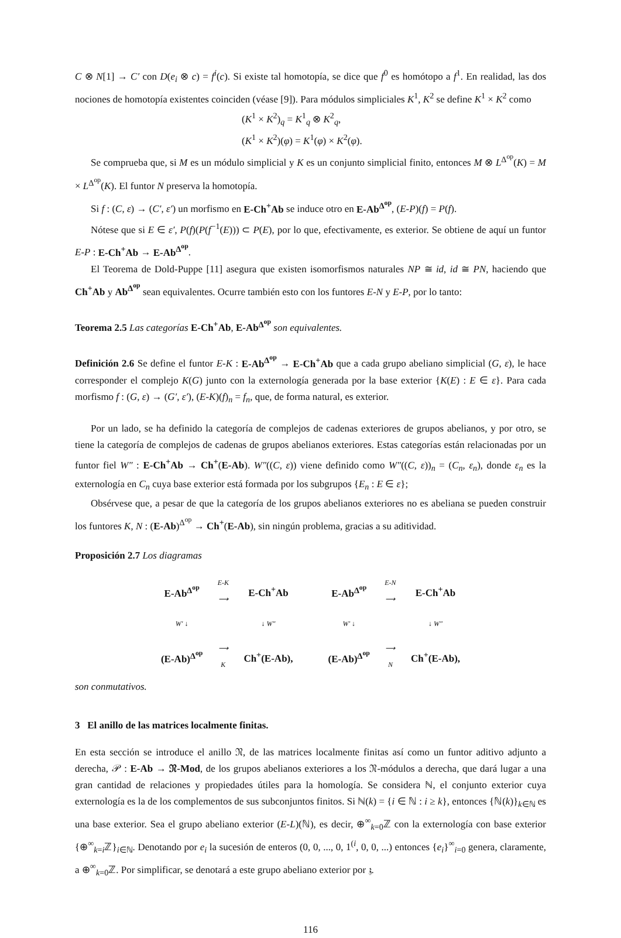C ⊗ N[1] → C′ con D(e<sub>i</sub> ⊗ c) = f<sup>i</sup>(c). Si existe tal homotopía, se dice que f<sup>0</sup> es homótopo a f<sup>1</sup>. En realidad, las dos nociones de homotopía existentes coinciden (véase [9]). Para módulos simpliciales K<sup>1</sup>, K<sup>2</sup> se define K<sup>1</sup> × K<sup>2</sup> como
(K<sup>1</sup> × K<sup>2</sup>)<sub>q</sub> = K<sup>1</sup><sub>q</sub> ⊗ K<sup>2</sup><sub>q</sub>,
(K<sup>1</sup> × K<sup>2</sup>)(φ) = K<sup>1</sup>(φ) × K<sup>2</sup>(φ).
Se comprueba que, si M es un módulo simplicial y K es un conjunto simplicial finito, entonces M ⊗ L<sup>Δ<sup>op</sup></sup>(K) = M × L<sup>Δ<sup>op</sup></sup>(K). El funtor N preserva la homotopía.
Si f : (C, ε) → (C′, ε′) un morfismo en E-Ch<sup>+</sup>Ab se induce otro en E-Ab<sup>Δ<sup>op</sup></sup>, (E-P)(f) = P(f).
Nótese que si E ∈ ε′, P(f)(P(f<sup>−1</sup>(E))) ⊂ P(E), por lo que, efectivamente, es exterior. Se obtiene de aquí un funtor E-P : E-Ch<sup>+</sup>Ab → E-Ab<sup>Δ<sup>op</sup></sup>.
El Teorema de Dold-Puppe [11] asegura que existen isomorfismos naturales NP ≅ id, id ≅ PN, haciendo que Ch<sup>+</sup>Ab y Ab<sup>Δ<sup>op</sup></sup> sean equivalentes. Ocurre también esto con los funtores E-N y E-P, por lo tanto:
Teorema 2.5 Las categorías E-Ch<sup>+</sup>Ab, E-Ab<sup>Δ<sup>op</sup></sup> son equivalentes.
Definición 2.6 Se define el funtor E-K : E-Ab<sup>Δ<sup>op</sup></sup> → E-Ch<sup>+</sup>Ab que a cada grupo abeliano simplicial (G, ε), le hace corresponder el complejo K(G) junto con la externología generada por la base exterior {K(E) : E ∈ ε}. Para cada morfismo f : (G, ε) → (G′, ε′), (E-K)(f)<sub>n</sub> = f<sub>n</sub>, que, de forma natural, es exterior.
Por un lado, se ha definido la categoría de complejos de cadenas exteriores de grupos abelianos, y por otro, se tiene la categoría de complejos de cadenas de grupos abelianos exteriores. Estas categorías están relacionadas por un funtor fiel W″ : E-Ch<sup>+</sup>Ab → Ch<sup>+</sup>(E-Ab). W″((C, ε)) viene definido como W″((C, ε))<sub>n</sub> = (C<sub>n</sub>, ε<sub>n</sub>), donde ε<sub>n</sub> es la externología en C<sub>n</sub> cuya base exterior está formada por los subgrupos {E<sub>n</sub> : E ∈ ε};
Obsérvese que, a pesar de que la categoría de los grupos abelianos exteriores no es abeliana se pueden construir los funtores K, N : (E-Ab)<sup>Δ<sup>op</sup></sup> → Ch<sup>+</sup>(E-Ab), sin ningún problema, gracias a su aditividad.
Proposición 2.7 Los diagramas
E-Ab<sup>Δ<sup>op</sup></sup> E-K
⟶ E-Ch<sup>+</sup>Ab W′ ↓ ↓ W″ (E-Ab)<sup>Δ<sup>op</sup></sup> ⟶
K Ch<sup>+</sup>(E-Ab),
E-Ab<sup>Δ<sup>op</sup></sup> E-N
⟶ E-Ch<sup>+</sup>Ab W′ ↓ ↓ W″ (E-Ab)<sup>Δ<sup>op</sup></sup> ⟶
N Ch<sup>+</sup>(E-Ab),
son conmutativos.
3 El anillo de las matrices localmente finitas.
En esta sección se introduce el anillo 𝔑, de las matrices localmente finitas así como un funtor aditivo adjunto a derecha, 𝒫 : E-Ab → 𝔑-Mod, de los grupos abelianos exteriores a los 𝔑-módulos a derecha, que dará lugar a una gran cantidad de relaciones y propiedades útiles para la homología. Se considera ℕ, el conjunto exterior cuya externología es la de los complementos de sus subconjuntos finitos. Si ℕ(k) = {i ∈ ℕ : i ≥ k}, entonces {ℕ(k)}<sub>k∈ℕ</sub> es una base exterior. Sea el grupo abeliano exterior (E-L)(ℕ), es decir, ⊕<sup>∞</sup><sub>k=0</sub>ℤ con la externología con base exterior {⊕<sup>∞</sup><sub>k=i</sub>ℤ}<sub>i∈ℕ</sub>. Denotando por e<sub>i</sub> la sucesión de enteros (0, 0, ..., 0, 1<sup>(i</sup>, 0, 0, ...) entonces {e<sub>i</sub>}<sup>∞</sup><sub>i=0</sub> genera, claramente, a ⊕<sup>∞</sup><sub>k=0</sub>ℤ. Por simplificar, se denotará a este grupo abeliano exterior por 𝔷.
116